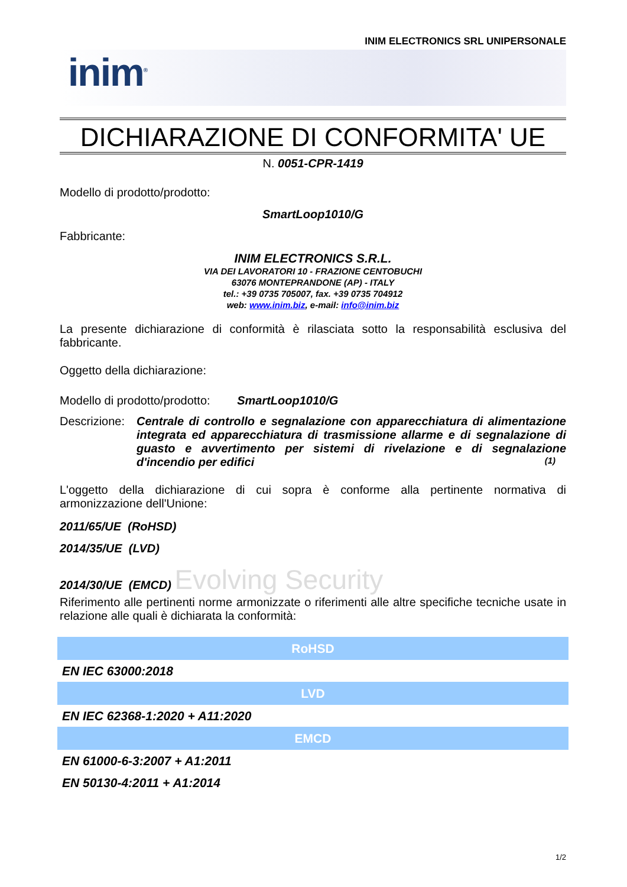INIM ELECTRONICS SRL UNIPERSONALE
inim<sup>®</sup>
DICHIARAZIONE DI CONFORMITA' UE
N. 0051-CPR-1419
Modello di prodotto/prodotto:
SmartLoop1010/G
Fabbricante:
INIM ELECTRONICS S.R.L.
VIA DEI LAVORATORI 10 - FRAZIONE CENTOBUCHI
63076 MONTEPRANDONE (AP) - ITALY
tel.: +39 0735 705007, fax. +39 0735 704912
web: www.inim.biz, e-mail: info@inim.biz
La presente dichiarazione di conformità è rilasciata sotto la responsabilità esclusiva del fabbricante.
Oggetto della dichiarazione:
Modello di prodotto/prodotto: SmartLoop1010/G
Descrizione:
Centrale di controllo e segnalazione con apparecchiatura di alimentazione integrata ed apparecchiatura di trasmissione allarme e di segnalazione di guasto e avvertimento per sistemi di rivelazione e di segnalazione d'incendio per edifici (1)
L'oggetto della dichiarazione di cui sopra è conforme alla pertinente normativa di armonizzazione dell'Unione:
2011/65/UE (RoHSD)
2014/35/UE (LVD)
2014/30/UE (EMCD) Evolving Security
Riferimento alle pertinenti norme armonizzate o riferimenti alle altre specifiche tecniche usate in relazione alle quali è dichiarata la conformità:
| RoHSD |
| --- |
| EN IEC 63000:2018 |
| LVD |
| EN IEC 62368-1:2020 + A11:2020 |
| EMCD |
| EN 61000-6-3:2007 + A1:2011 |
| EN 50130-4:2011 + A1:2014 |
1/2